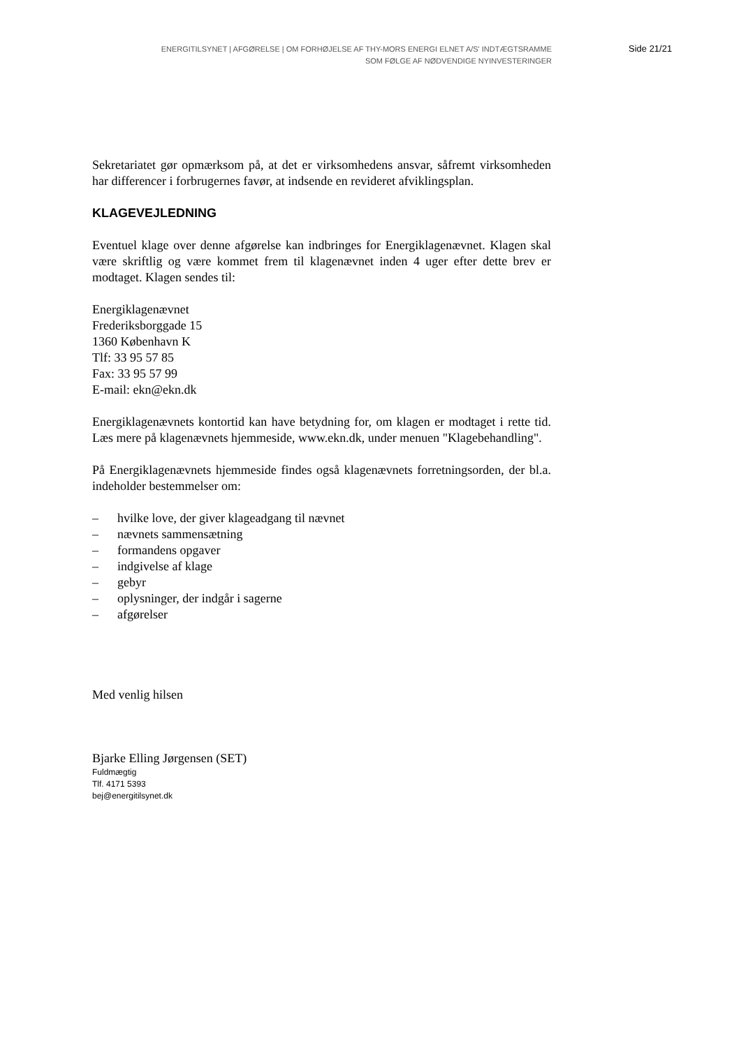ENERGITILSYNET | AFGØRELSE | OM FORHØJELSE AF THY-MORS ENERGI ELNET A/S' INDTÆGTSRAMME
SOM FØLGE AF NØDVENDIGE NYINVESTERINGER
Side 21/21
Sekretariatet gør opmærksom på, at det er virksomhedens ansvar, såfremt virksomheden har differencer i forbrugernes favør, at indsende en revideret afviklingsplan.
KLAGEVEJLEDNING
Eventuel klage over denne afgørelse kan indbringes for Energiklagenævnet. Klagen skal være skriftlig og være kommet frem til klagenævnet inden 4 uger efter dette brev er modtaget. Klagen sendes til:
Energiklagenævnet
Frederiksborggade 15
1360 København K
Tlf: 33 95 57 85
Fax: 33 95 57 99
E-mail: ekn@ekn.dk
Energiklagenævnets kontortid kan have betydning for, om klagen er modtaget i rette tid. Læs mere på klagenævnets hjemmeside, www.ekn.dk, under menuen "Klagebehandling".
På Energiklagenævnets hjemmeside findes også klagenævnets forretningsorden, der bl.a. indeholder bestemmelser om:
– hvilke love, der giver klageadgang til nævnet
– nævnets sammensætning
– formandens opgaver
– indgivelse af klage
– gebyr
– oplysninger, der indgår i sagerne
– afgørelser
Med venlig hilsen
Bjarke Elling Jørgensen (SET)
Fuldmægtig
Tlf. 4171 5393
bej@energitilsynet.dk